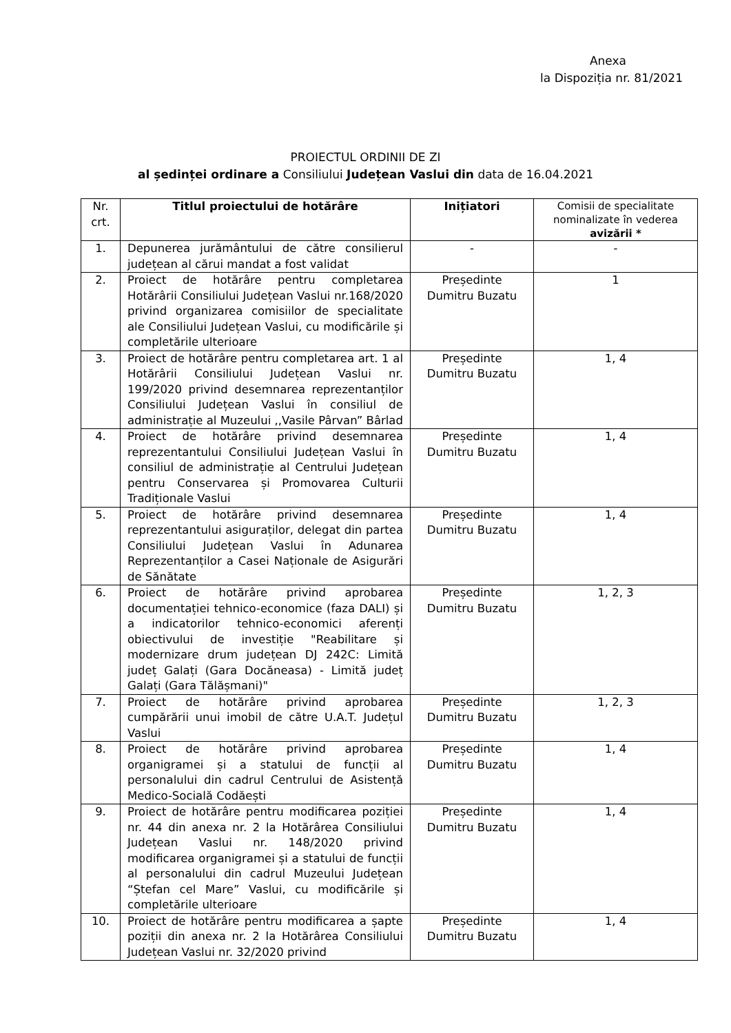Anexa
la Dispoziția nr. 81/2021
PROIECTUL ORDINII DE ZI
al ședinței ordinare a Consiliului Județean Vaslui din data de 16.04.2021
| Nr. crt. | Titlul proiectului de hotărâre | Inițiatori | Comisii de specialitate nominalizate în vederea avizării * |
| --- | --- | --- | --- |
| 1. | Depunerea jurământului de către consilierul județean al cărui mandat a fost validat | - | - |
| 2. | Proiect de hotărâre pentru completarea Hotărârii Consiliului Județean Vaslui nr.168/2020 privind organizarea comisiilor de specialitate ale Consiliului Județean Vaslui, cu modificările și completările ulterioare | Președinte Dumitru Buzatu | 1 |
| 3. | Proiect de hotărâre pentru completarea art. 1 al Hotărârii Consiliului Județean Vaslui nr. 199/2020 privind desemnarea reprezentanților Consiliului Județean Vaslui în consiliul de administrație al Muzeului ,,Vasile Pârvan” Bârlad | Președinte Dumitru Buzatu | 1, 4 |
| 4. | Proiect de hotărâre privind desemnarea reprezentantului Consiliului Județean Vaslui în consiliul de administrație al Centrului Județean pentru Conservarea și Promovarea Culturii Tradiționale Vaslui | Președinte Dumitru Buzatu | 1, 4 |
| 5. | Proiect de hotărâre privind desemnarea reprezentantului asiguraților, delegat din partea Consiliului Județean Vaslui în Adunarea Reprezentanților a Casei Naționale de Asigurări de Sănătate | Președinte Dumitru Buzatu | 1, 4 |
| 6. | Proiect de hotărâre privind aprobarea documentației tehnico-economice (faza DALI) și a indicatorilor tehnico-economici aferenți obiectivului de investiție "Reabilitare și modernizare drum județean DJ 242C: Limită județ Galați (Gara Docăneasa) - Limită județ Galați (Gara Tălășmani)" | Președinte Dumitru Buzatu | 1, 2, 3 |
| 7. | Proiect de hotărâre privind aprobarea cumpărării unui imobil de către U.A.T. Județul Vaslui | Președinte Dumitru Buzatu | 1, 2, 3 |
| 8. | Proiect de hotărâre privind aprobarea organigramei și a statului de funcții al personalului din cadrul Centrului de Asistență Medico-Socială Codăești | Președinte Dumitru Buzatu | 1, 4 |
| 9. | Proiect de hotărâre pentru modificarea poziției nr. 44 din anexa nr. 2 la Hotărârea Consiliului Județean Vaslui nr. 148/2020 privind modificarea organigramei și a statului de funcții al personalului din cadrul Muzeului Județean “Ștefan cel Mare” Vaslui, cu modificările și completările ulterioare | Președinte Dumitru Buzatu | 1, 4 |
| 10. | Proiect de hotărâre pentru modificarea a șapte poziții din anexa nr. 2 la Hotărârea Consiliului Județean Vaslui nr. 32/2020 privind | Președinte Dumitru Buzatu | 1, 4 |